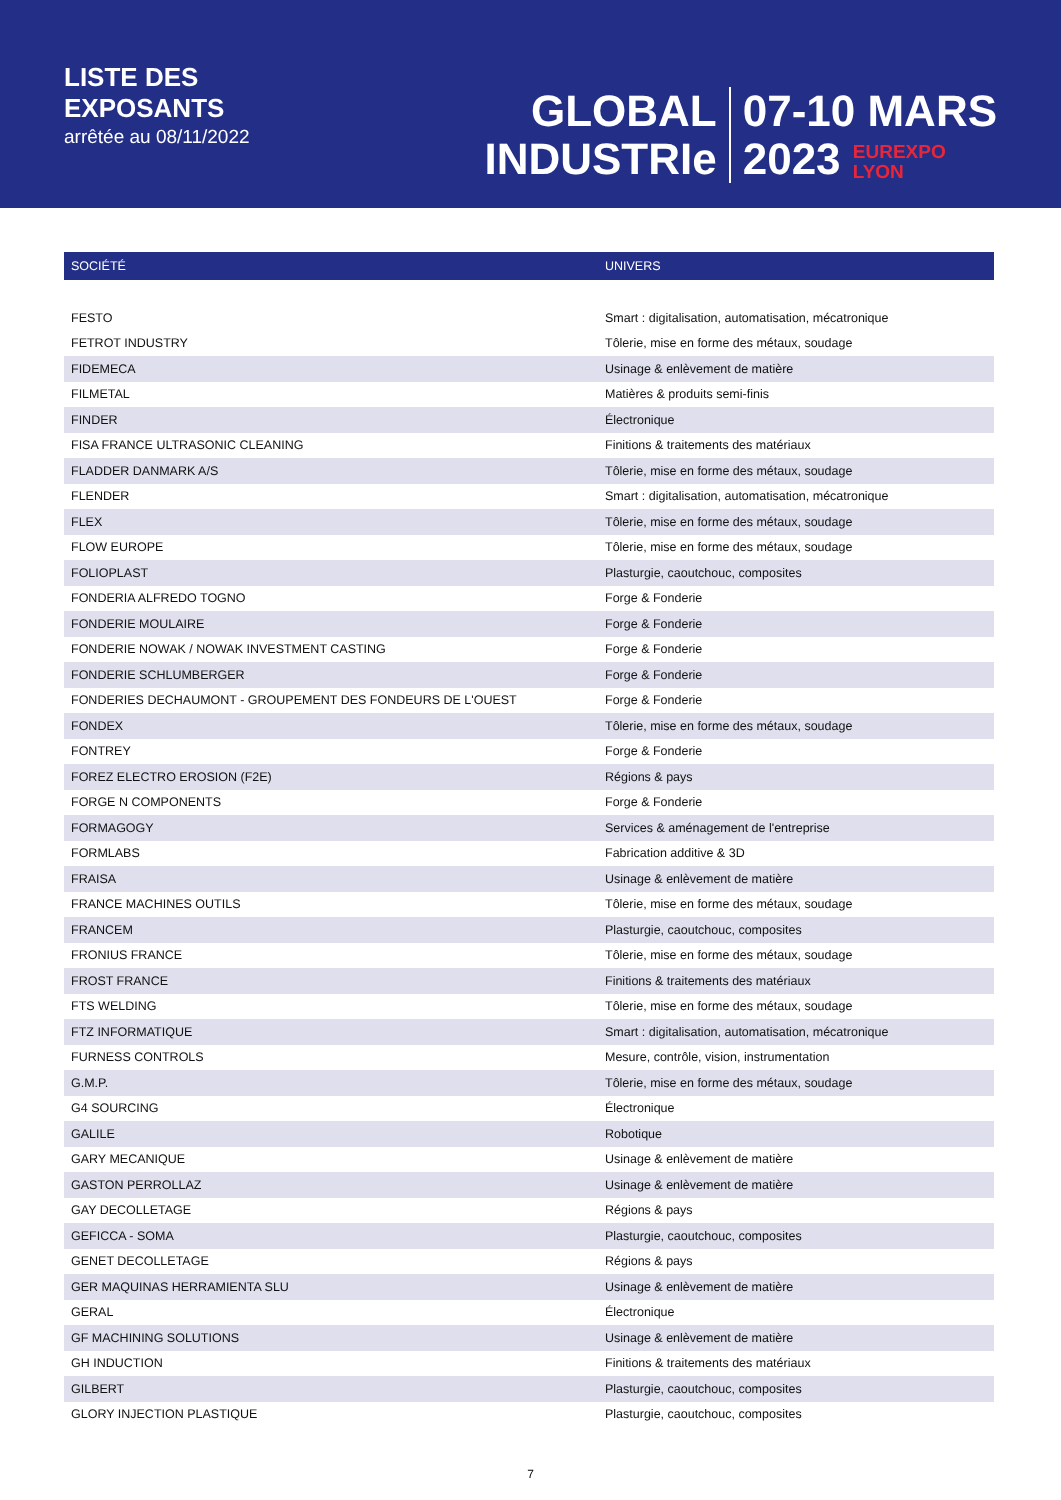LISTE DES
EXPOSANTS
arrêtée au 08/11/2022
GLOBAL
INDUSTRIe
07-10 MARS
2023 EUREXPO
LYON
| SOCIÉTÉ | UNIVERS |
| --- | --- |
| FESTO | Smart : digitalisation, automatisation, mécatronique |
| FETROT INDUSTRY | Tôlerie, mise en forme des métaux, soudage |
| FIDEMECA | Usinage & enlèvement de matière |
| FILMETAL | Matières & produits semi-finis |
| FINDER | Électronique |
| FISA FRANCE ULTRASONIC CLEANING | Finitions & traitements des matériaux |
| FLADDER DANMARK A/S | Tôlerie, mise en forme des métaux, soudage |
| FLENDER | Smart : digitalisation, automatisation, mécatronique |
| FLEX | Tôlerie, mise en forme des métaux, soudage |
| FLOW EUROPE | Tôlerie, mise en forme des métaux, soudage |
| FOLIOPLAST | Plasturgie, caoutchouc, composites |
| FONDERIA ALFREDO TOGNO | Forge & Fonderie |
| FONDERIE MOULAIRE | Forge & Fonderie |
| FONDERIE NOWAK / NOWAK INVESTMENT CASTING | Forge & Fonderie |
| FONDERIE SCHLUMBERGER | Forge & Fonderie |
| FONDERIES DECHAUMONT - GROUPEMENT DES FONDEURS DE L'OUEST | Forge & Fonderie |
| FONDEX | Tôlerie, mise en forme des métaux, soudage |
| FONTREY | Forge & Fonderie |
| FOREZ ELECTRO EROSION (F2E) | Régions & pays |
| FORGE N COMPONENTS | Forge & Fonderie |
| FORMAGOGY | Services & aménagement de l'entreprise |
| FORMLABS | Fabrication additive & 3D |
| FRAISA | Usinage & enlèvement de matière |
| FRANCE MACHINES OUTILS | Tôlerie, mise en forme des métaux, soudage |
| FRANCEM | Plasturgie, caoutchouc, composites |
| FRONIUS FRANCE | Tôlerie, mise en forme des métaux, soudage |
| FROST FRANCE | Finitions & traitements des matériaux |
| FTS WELDING | Tôlerie, mise en forme des métaux, soudage |
| FTZ INFORMATIQUE | Smart : digitalisation, automatisation, mécatronique |
| FURNESS CONTROLS | Mesure, contrôle, vision, instrumentation |
| G.M.P. | Tôlerie, mise en forme des métaux, soudage |
| G4 SOURCING | Électronique |
| GALILE | Robotique |
| GARY MECANIQUE | Usinage & enlèvement de matière |
| GASTON PERROLLAZ | Usinage & enlèvement de matière |
| GAY DECOLLETAGE | Régions & pays |
| GEFICCA - SOMA | Plasturgie, caoutchouc, composites |
| GENET DECOLLETAGE | Régions & pays |
| GER MAQUINAS HERRAMIENTA SLU | Usinage & enlèvement de matière |
| GERAL | Électronique |
| GF MACHINING SOLUTIONS | Usinage & enlèvement de matière |
| GH INDUCTION | Finitions & traitements des matériaux |
| GILBERT | Plasturgie, caoutchouc, composites |
| GLORY INJECTION PLASTIQUE | Plasturgie, caoutchouc, composites |
7